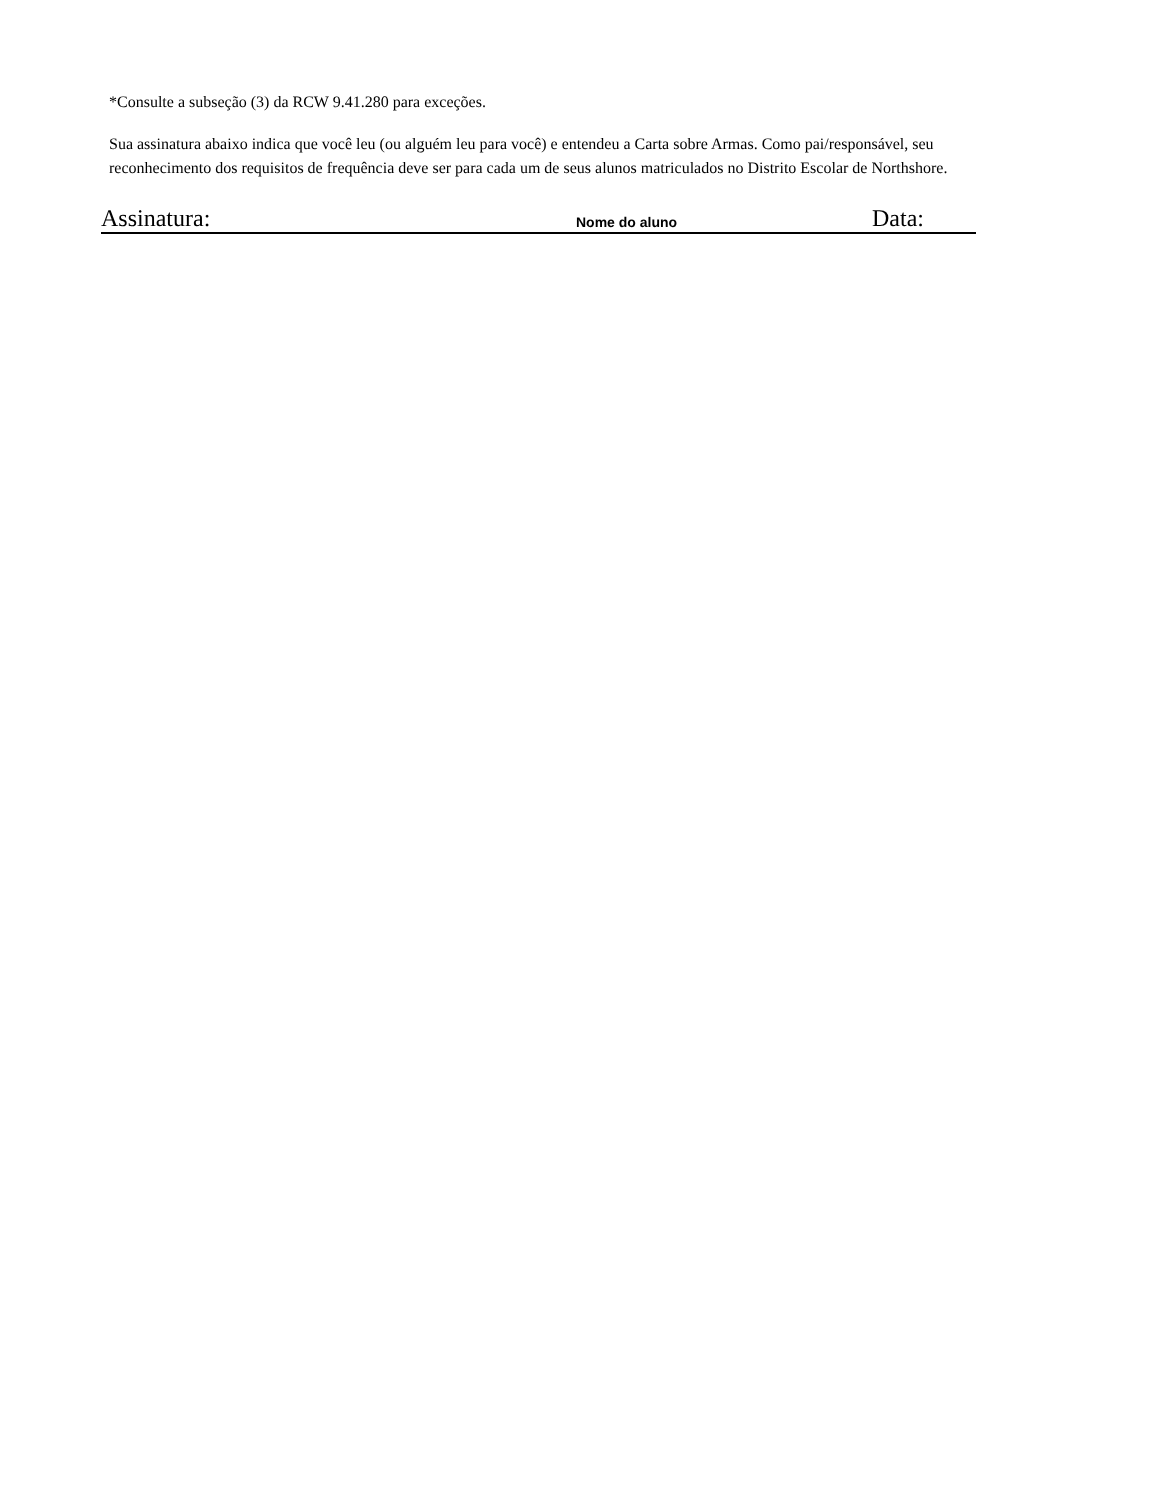*Consulte a subseção (3) da RCW 9.41.280 para exceções.
Sua assinatura abaixo indica que você leu (ou alguém leu para você) e entendeu a Carta sobre Armas. Como pai/responsável, seu reconhecimento dos requisitos de frequência deve ser para cada um de seus alunos matriculados no Distrito Escolar de Northshore.
Assinatura: Nome do aluno Data: